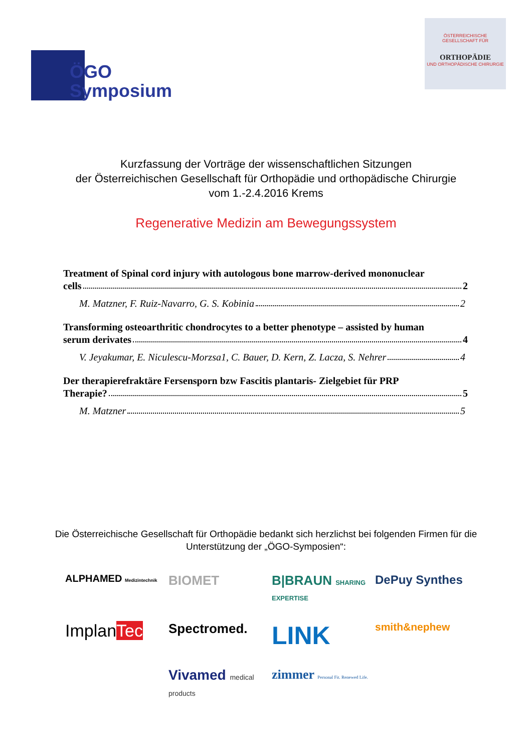ÖGO
Symposium
ÖSTERREICHISCHE
GESELLSCHAFT FÜR
ORTHOPÄDIE
UND ORTHOPÄDISCHE CHIRURGIE
Kurzfassung der Vorträge der wissenschaftlichen Sitzungen
der Österreichischen Gesellschaft für Orthopädie und orthopädische Chirurgie
vom 1.-2.4.2016 Krems
Regenerative Medizin am Bewegungssystem
Treatment of Spinal cord injury with autologous bone marrow-derived mononuclear
cells 2
M. Matzner, F. Ruiz-Navarro, G. S. Kobinia 2
Transforming osteoarthritic chondrocytes to a better phenotype – assisted by human
serum derivates 4
V. Jeyakumar, E. Niculescu-Morzsa1, C. Bauer, D. Kern, Z. Lacza, S. Nehrer 4
Der therapierefraktäre Fersensporn bzw Fascitis plantaris- Zielgebiet für PRP
Therapie? 5
M. Matzner 5
Die Österreichische Gesellschaft für Orthopädie bedankt sich herzlichst bei folgenden Firmen für die
Unterstützung der „ÖGO-Symposien“:
ALPHAMED Medizintechnik
BIOMET
B|BRAUN SHARING EXPERTISE
DePuy Synthes
ImplanTec
Spectromed.
LINK
smith&nephew
Vivamed medical products
zimmer Personal Fit. Renewed Life.